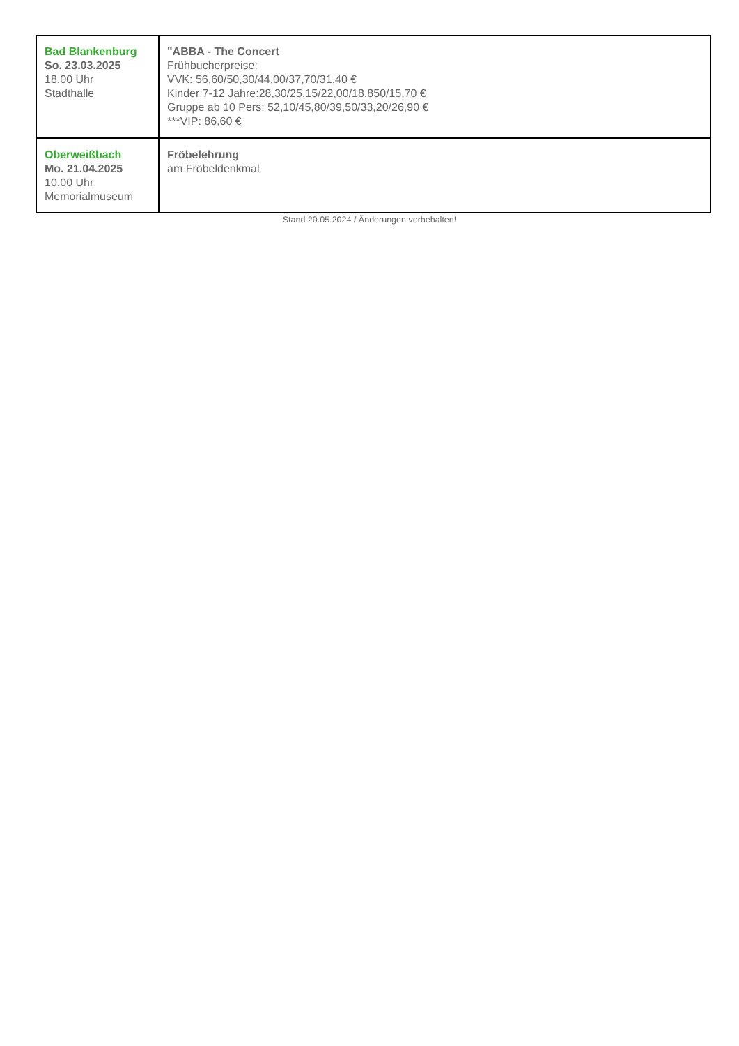| Bad Blankenburg So. 23.03.2025 18.00 Uhr Stadthalle | "ABBA - The Concert Frühbucherpreise: VVK: 56,60/50,30/44,00/37,70/31,40 € Kinder 7-12 Jahre:28,30/25,15/22,00/18,850/15,70 € Gruppe ab 10 Pers: 52,10/45,80/39,50/33,20/26,90 € ***VIP: 86,60 € |
| Oberweißbach Mo. 21.04.2025 10.00 Uhr Memorialmuseum | Fröbelehrung am Fröbeldenkmal |
Stand 20.05.2024 / Änderungen vorbehalten!